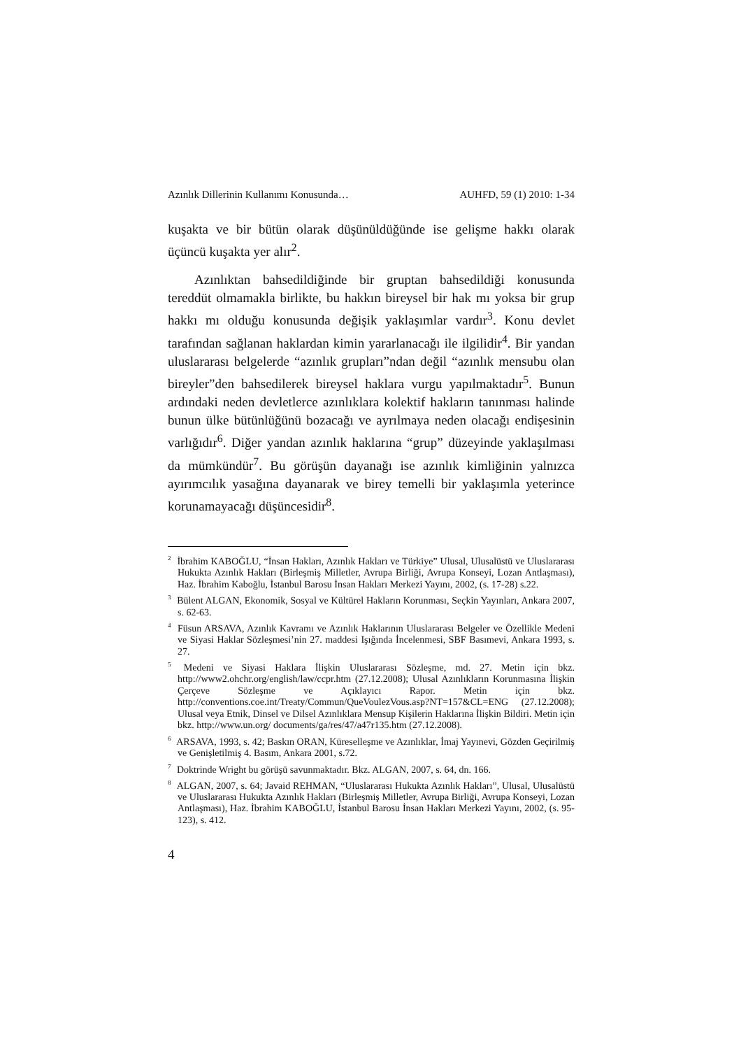Azınlık Dillerinin Kullanımı Konusunda… AUHFD, 59 (1) 2010: 1-34
kuşakta ve bir bütün olarak düşünüldüğünde ise gelişme hakkı olarak üçüncü kuşakta yer alır<sup>2</sup>.
Azınlıktan bahsedildiğinde bir gruptan bahsedildiği konusunda tereddüt olmamakla birlikte, bu hakkın bireysel bir hak mı yoksa bir grup hakkı mı olduğu konusunda değişik yaklaşımlar vardır<sup>3</sup>. Konu devlet tarafından sağlanan haklardan kimin yararlanacağı ile ilgilidir<sup>4</sup>. Bir yandan uluslararası belgelerde “azınlık grupları”ndan değil “azınlık mensubu olan bireyler”den bahsedilerek bireysel haklara vurgu yapılmaktadır<sup>5</sup>. Bunun ardındaki neden devletlerce azınlıklara kolektif hakların tanınması halinde bunun ülke bütünlüğünü bozacağı ve ayrılmaya neden olacağı endişesinin varlığıdır<sup>6</sup>. Diğer yandan azınlık haklarına “grup” düzeyinde yaklaşılması da mümkündür<sup>7</sup>. Bu görüşün dayanağı ise azınlık kimliğinin yalnızca ayırımcılık yasağına dayanarak ve birey temelli bir yaklaşımla yeterince korunamayacağı düşüncesidir<sup>8</sup>.
<sup>2</sup> İbrahim KABOĞLU, “İnsan Hakları, Azınlık Hakları ve Türkiye” Ulusal, Ulusalüstü ve Uluslararası Hukukta Azınlık Hakları (Birleşmiş Milletler, Avrupa Birliği, Avrupa Konseyi, Lozan Antlaşması), Haz. İbrahim Kaboğlu, İstanbul Barosu İnsan Hakları Merkezi Yayını, 2002, (s. 17-28) s.22.
<sup>3</sup> Bülent ALGAN, Ekonomik, Sosyal ve Kültürel Hakların Korunması, Seçkin Yayınları, Ankara 2007, s. 62-63.
<sup>4</sup> Füsun ARSAVA, Azınlık Kavramı ve Azınlık Haklarının Uluslararası Belgeler ve Özellikle Medeni ve Siyasi Haklar Sözleşmesi’nin 27. maddesi Işığında İncelenmesi, SBF Basımevi, Ankara 1993, s. 27.
<sup>5</sup> Medeni ve Siyasi Haklara İlişkin Uluslararası Sözleşme, md. 27. Metin için bkz. http://www2.ohchr.org/english/law/ccpr.htm (27.12.2008); Ulusal Azınlıkların Korunmasına İlişkin Çerçeve Sözleşme ve Açıklayıcı Rapor. Metin için bkz. http://conventions.coe.int/Treaty/Commun/QueVoulezVous.asp?NT=157&CL=ENG (27.12.2008); Ulusal veya Etnik, Dinsel ve Dilsel Azınlıklara Mensup Kişilerin Haklarına İlişkin Bildiri. Metin için bkz. http://www.un.org/ documents/ga/res/47/a47r135.htm (27.12.2008).
<sup>6</sup> ARSAVA, 1993, s. 42; Baskın ORAN, Küreselleşme ve Azınlıklar, İmaj Yayınevi, Gözden Geçirilmiş ve Genişletilmiş 4. Basım, Ankara 2001, s.72.
<sup>7</sup> Doktrinde Wright bu görüşü savunmaktadır. Bkz. ALGAN, 2007, s. 64, dn. 166.
<sup>8</sup> ALGAN, 2007, s. 64; Javaid REHMAN, “Uluslararası Hukukta Azınlık Hakları”, Ulusal, Ulusalüstü ve Uluslararası Hukukta Azınlık Hakları (Birleşmiş Milletler, Avrupa Birliği, Avrupa Konseyi, Lozan Antlaşması), Haz. İbrahim KABOĞLU, İstanbul Barosu İnsan Hakları Merkezi Yayını, 2002, (s. 95-123), s. 412.
4